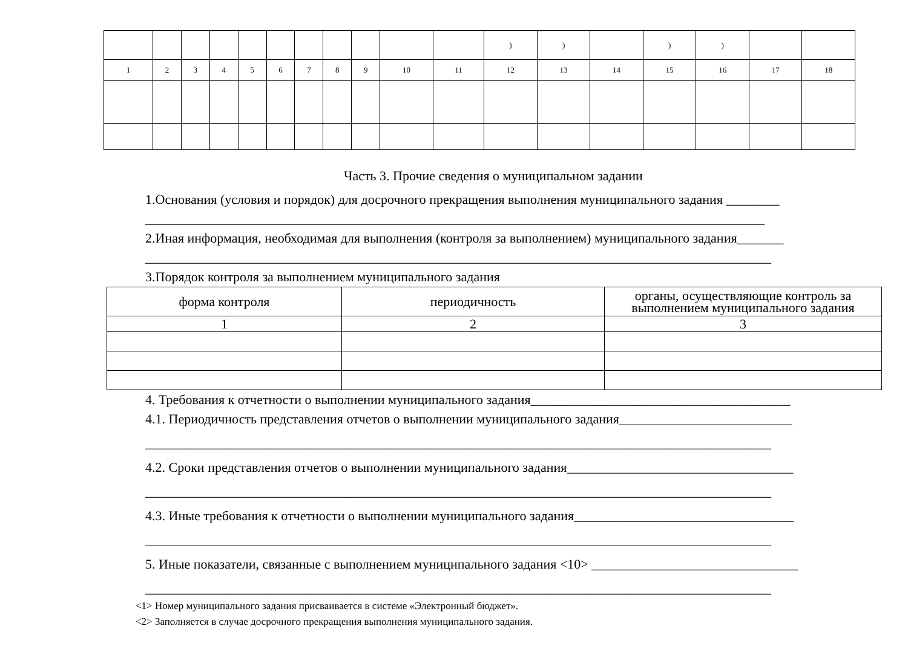| | | | | | | | | | | | ) | ) | | ) | ) | | |
| 1 | 2 | 3 | 4 | 5 | 6 | 7 | 8 | 9 | 10 | 11 | 12 | 13 | 14 | 15 | 16 | 17 | 18 |
Часть 3. Прочие сведения о муниципальном задании
1.Основания (условия и порядок) для досрочного прекращения выполнения муниципального задания ________
_____________________________________________________________________________________________
2.Иная информация, необходимая для выполнения (контроля за выполнением) муниципального задания_______
______________________________________________________________________________________________
3.Порядок контроля за выполнением муниципального задания
| форма контроля | периодичность | органы, осуществляющие контроль за выполнением муниципального задания |
| --- | --- | --- |
| 1 | 2 | 3 |
4. Требования к отчетности о выполнении муниципального задания_______________________________________
4.1. Периодичность представления отчетов о выполнении муниципального задания__________________________
______________________________________________________________________________________________
4.2. Сроки представления отчетов о выполнении муниципального задания__________________________________
______________________________________________________________________________________________
4.3. Иные требования к отчетности о выполнении муниципального задания_________________________________
______________________________________________________________________________________________
5. Иные показатели, связанные с выполнением муниципального задания <10> _______________________________
______________________________________________________________________________________________
<1> Номер муниципального задания присваивается в системе «Электронный бюджет».
<2> Заполняется в случае досрочного прекращения выполнения муниципального задания.